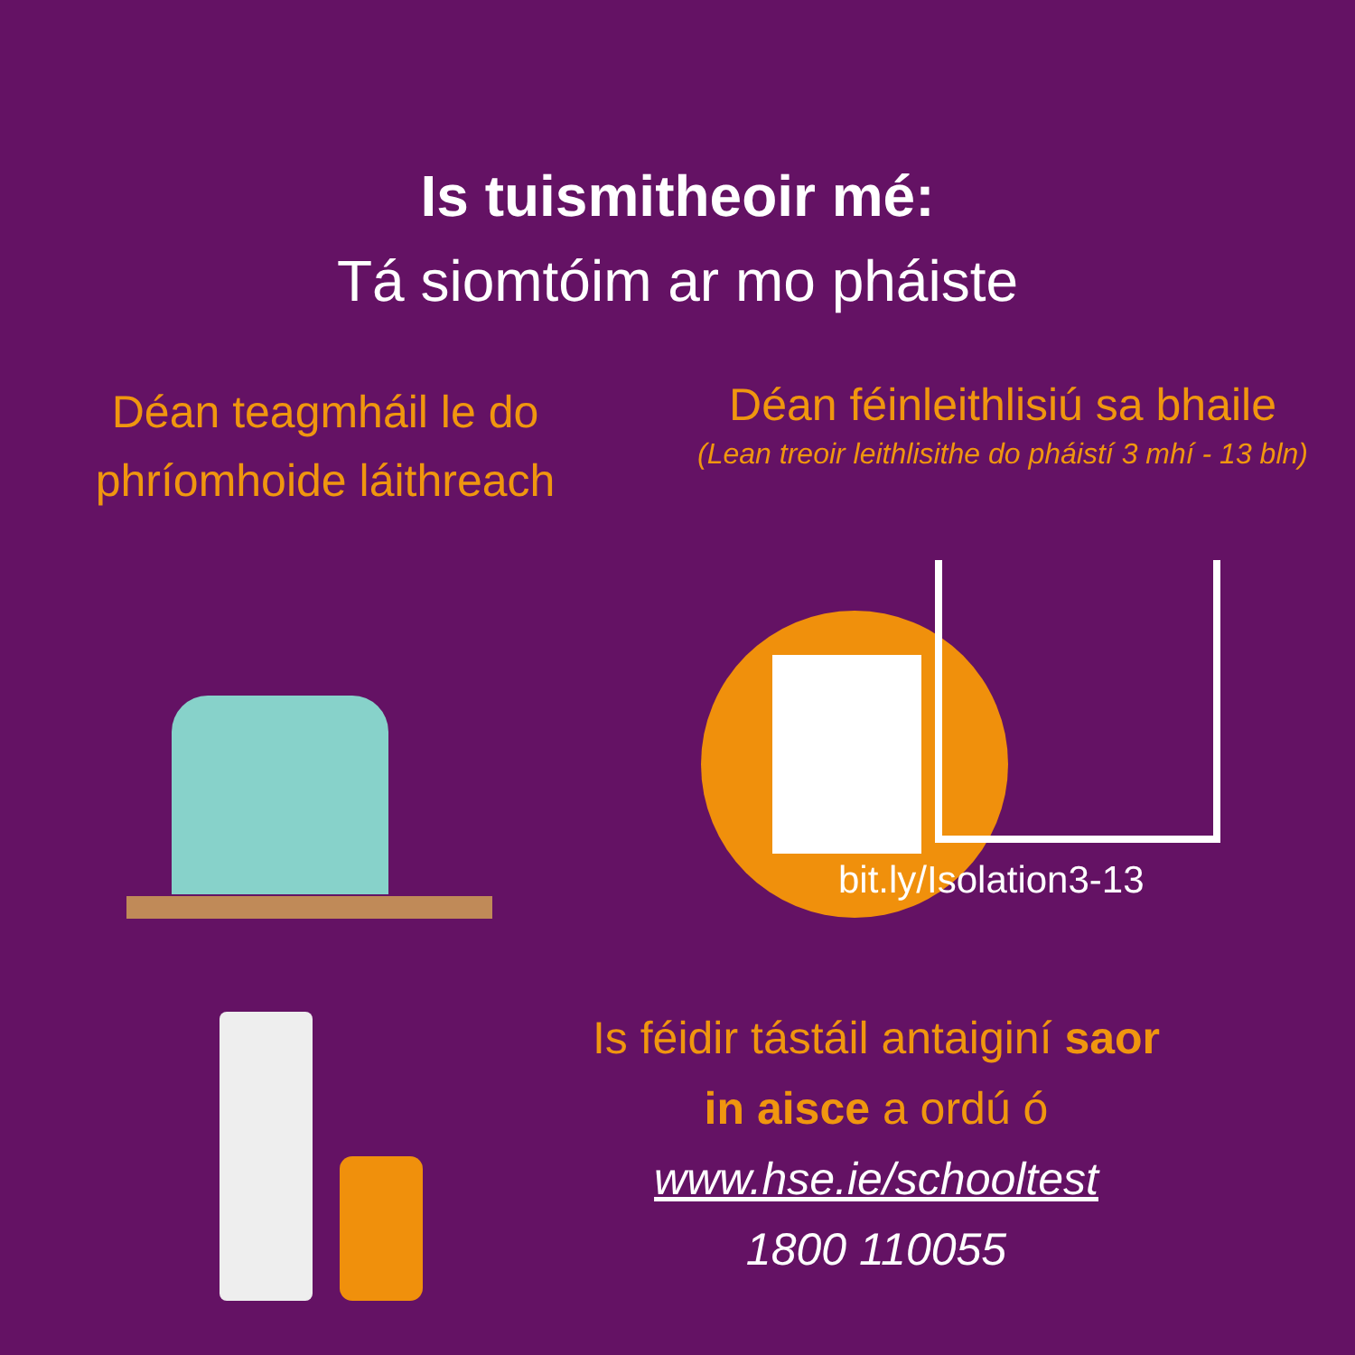Is tuismitheoir mé:
Tá siomtóim ar mo pháiste
Déan teagmháil le do
phríomhoide láithreach
Déan féinleithlisiú sa bhaile
(Lean treoir leithlisithe do pháistí 3 mhí - 13 bln)
bit.ly/Isolation3-13
Is féidir tástáil antaiginí saor
in aisce a ordú ó
www.hse.ie/schooltest
1800 110055